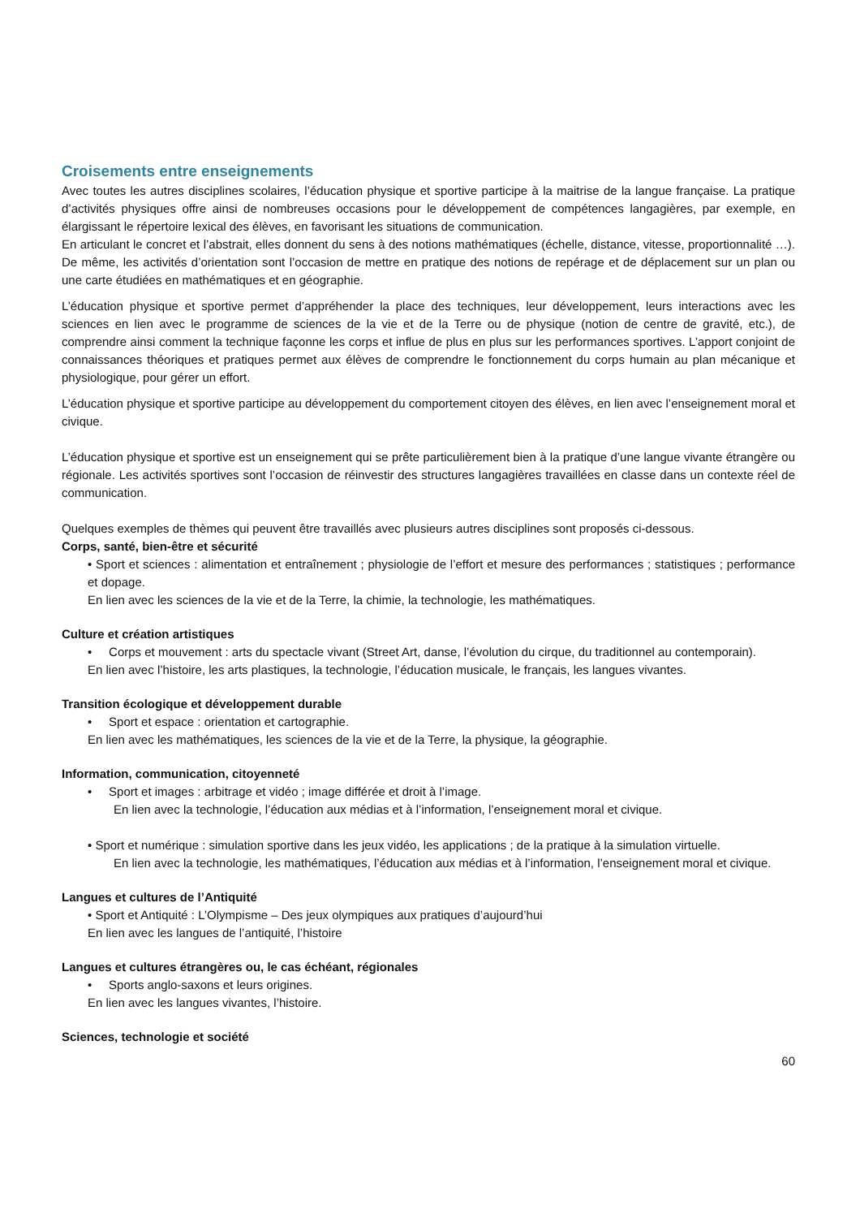Croisements entre enseignements
Avec toutes les autres disciplines scolaires, l’éducation physique et sportive participe à la maitrise de la langue française. La pratique d’activités physiques offre ainsi de nombreuses occasions pour le développement de compétences langagières, par exemple, en élargissant le répertoire lexical des élèves, en favorisant les situations de communication.
En articulant le concret et l’abstrait, elles donnent du sens à des notions mathématiques (échelle, distance, vitesse, proportionnalité …). De même, les activités d’orientation sont l’occasion de mettre en pratique des notions de repérage et de déplacement sur un plan ou une carte étudiées en mathématiques et en géographie.
L’éducation physique et sportive permet d’appréhender la place des techniques, leur développement, leurs interactions avec les sciences en lien avec le programme de sciences de la vie et de la Terre ou de physique (notion de centre de gravité, etc.), de comprendre ainsi comment la technique façonne les corps et influe de plus en plus sur les performances sportives. L’apport conjoint de connaissances théoriques et pratiques permet aux élèves de comprendre le fonctionnement du corps humain au plan mécanique et physiologique, pour gérer un effort.
L’éducation physique et sportive participe au développement du comportement citoyen des élèves, en lien avec l’enseignement moral et civique.
L’éducation physique et sportive est un enseignement qui se prête particulièrement bien à la pratique d’une langue vivante étrangère ou régionale. Les activités sportives sont l’occasion de réinvestir des structures langagières travaillées en classe dans un contexte réel de communication.
Quelques exemples de thèmes qui peuvent être travaillés avec plusieurs autres disciplines sont proposés ci-dessous.
Corps, santé, bien-être et sécurité
• Sport et sciences : alimentation et entraînement ; physiologie de l’effort et mesure des performances ; statistiques ; performance et dopage.
En lien avec les sciences de la vie et de la Terre, la chimie, la technologie, les mathématiques.
Culture et création artistiques
• Corps et mouvement : arts du spectacle vivant (Street Art, danse, l’évolution du cirque, du traditionnel au contemporain).
En lien avec l’histoire, les arts plastiques, la technologie, l’éducation musicale, le français, les langues vivantes.
Transition écologique et développement durable
• Sport et espace : orientation et cartographie.
En lien avec les mathématiques, les sciences de la vie et de la Terre, la physique, la géographie.
Information, communication, citoyenneté
• Sport et images : arbitrage et vidéo ; image différée et droit à l’image.
En lien avec la technologie, l’éducation aux médias et à l’information, l’enseignement moral et civique.
• Sport et numérique : simulation sportive dans les jeux vidéo, les applications ; de la pratique à la simulation virtuelle.
En lien avec la technologie, les mathématiques, l’éducation aux médias et à l’information, l’enseignement moral et civique.
Langues et cultures de l’Antiquité
• Sport et Antiquité : L’Olympisme – Des jeux olympiques aux pratiques d’aujourd’hui
En lien avec les langues de l’antiquité, l’histoire
Langues et cultures étrangères ou, le cas échéant, régionales
• Sports anglo-saxons et leurs origines.
En lien avec les langues vivantes, l’histoire.
Sciences, technologie et société
60